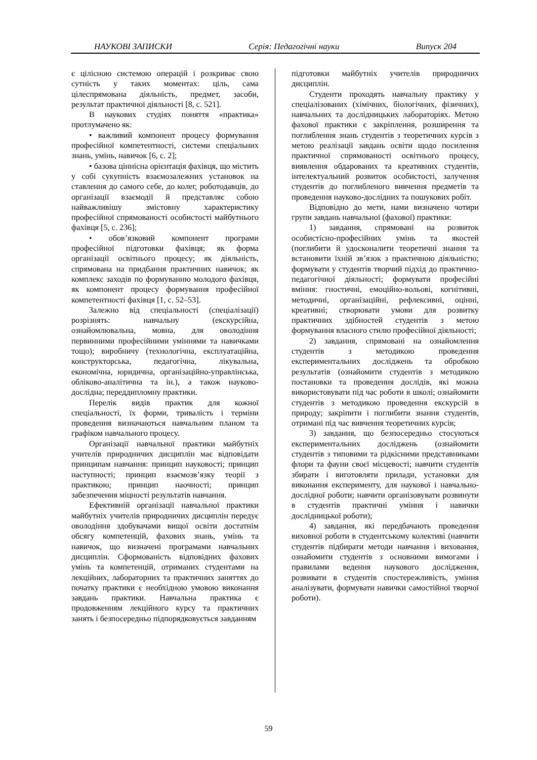НАУКОВІ ЗАПИСКИ Серія: Педагогічні науки Випуск 204
є цілісною системою операцій і розкриває свою сутність у таких моментах: ціль, сама цілеспрямована діяльність, предмет, засоби, результат практичної діяльності [8, с. 521].
В наукових студіях поняття «практика» протлумачено як:
• важливий компонент процесу формування професійної компетентності, системи спеціальних знань, умінь, навичок [6, с. 2];
• базова ціннісна орієнтація фахівця, що містить у собі сукупність взаємозалежних установок на ставлення до самого себе, до колег, роботодавців, до організації взаємодії й представляє собою найважливішу змістовну характеристику професійної спрямованості особистості майбутнього фахівця [5, с. 236];
• обов’язковий компонент програми професійної підготовки фахівця; як форма організації освітнього процесу; як діяльність, спрямована на придбання практичних навичок; як комплекс заходів по формуванню молодого фахівця, як компонент процесу формування професійної компетентності фахівця [1, с. 52–53].
Залежно від спеціальності (спеціалізації) розрізнять: навчальну (екскурсійна, ознайомлювальна, мовна, для оволодіння первинними професійними уміннями та навичками тощо); виробничу (технологічна, експлуатаційна, конструкторська, педагогічна, лікувальна, економічна, юридична, організаційно-управлінська, обліково-аналітична та ін.), а також науково-дослідна; переддипломну практики.
Перелік видів практик для кожної спеціальності, їх форми, тривалість і терміни проведення визначаються навчальним планом та графіком навчального процесу.
Організації навчальної практики майбутніх учителів природничих дисциплін має відповідати принципам навчання: принцип науковості; принцип наступності; принцип взаємозв’язку теорії з практикою; принцип наочності; принцип забезпечення міцності результатів навчання.
Ефективній організації навчальної практики майбутніх учителів природничих дисциплін передує оволодіння здобувачами вищої освіти достатнім обсягу компетенцій, фахових знань, умінь та навичок, що визначені програмами навчальних дисциплін. Сформованість відповідних фахових умінь та компетенцій, отриманих студентами на лекційних, лабораторних та практичних заняттях до початку практики є необхідною умовою виконання завдань практики. Навчальна практика є продовженням лекційного курсу та практичних занять і безпосередньо підпорядковується завданням
підготовки майбутніх учителів природничих дисциплін.
Студенти проходять навчальну практику у спеціалізованих (хімічних, біологічних, фізичних), навчальних та дослідницьких лабораторіях. Метою фахової практики є закріплення, розширення та поглиблення знань студентів з теоретичних курсів з метою реалізації завдань освіти щодо посилення практичної спрямованості освітнього процесу, виявлення обдарованих та креативних студентів, інтелектуальний розвиток особистості, залучення студентів до поглибленого вивчення предметів та проведення науково-дослідних та пошукових робіт.
Відповідно до мети, нами визначено чотири групи завдань навчальної (фахової) практики:
1) завдання, спрямовані на розвиток особистісно-професійних умінь та якостей (поглибити й удосконалити теоретичні знання та встановити їхній зв’язок з практичною діяльністю; формувати у студентів творчий підхід до практично-педагогічної діяльності; формувати професійні вміння: гностичні, емоційно-вольові, когнітивні, методичні, організаційні, рефлексивні, оцінні, креативні; створювати умови для розвитку практичних здібностей студентів з метою формування власного стилю професійної діяльності;
2) завдання, спрямовані на ознайомлення студентів з методикою проведення експериментальних досліджень та обробкою результатів (ознайомити студентів з методикою постановки та проведення дослідів, які можна використовувати під час роботи в школі; ознайомити студентів з методикою проведення екскурсій в природу; закріпити і поглибити знання студентів, отримані під час вивчення теоретичних курсів;
3) завдання, що безпосередньо стосуються експериментальних досліджень (ознайомити студентів з типовими та рідкісними представниками флори та фауни своєї місцевості; навчити студентів збирати і виготовляти прилади, установки для виконання експерименту, для наукової і навчально-дослідної роботи; навчити організовувати розвинути в студентів практичні уміння і навички дослідницької роботи);
4) завдання, які передбачають проведення виховної роботи в студентському колективі (навчити студентів підбирати методи навчання і виховання, ознайомити студентів з основними вимогами і правилами ведення наукового дослідження, розвивати в студентів спостережливість, уміння аналізувати, формувати навички самостійної творчої роботи).
59